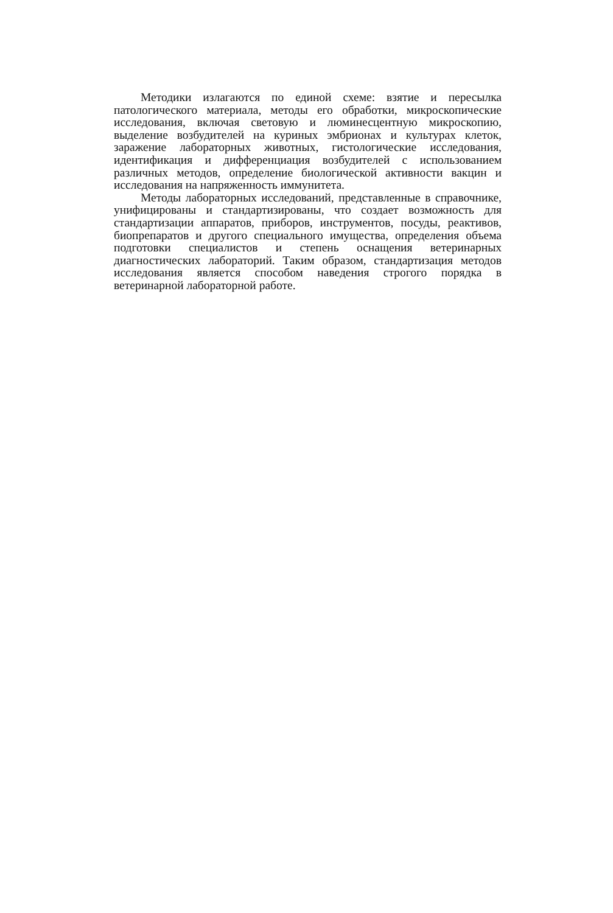Методики излагаются по единой схеме: взятие и пересылка патологического материала, методы его обработки, микроскопические исследования, включая световую и люминесцентную микроскопию, выделение возбудителей на куриных эмбрионах и культурах клеток, заражение лабораторных животных, гистологические исследования, идентификация и дифференциация возбудителей с использованием различных методов, определение биологической активности вакцин и исследования на напряженность иммунитета.
Методы лабораторных исследований, представленные в справочнике, унифицированы и стандартизированы, что создает возможность для стандартизации аппаратов, приборов, инструментов, посуды, реактивов, биопрепаратов и другого специального имущества, определения объема подготовки специалистов и степень оснащения ветеринарных диагностических лабораторий. Таким образом, стандартизация методов исследования является способом наведения строгого порядка в ветеринарной лабораторной работе.